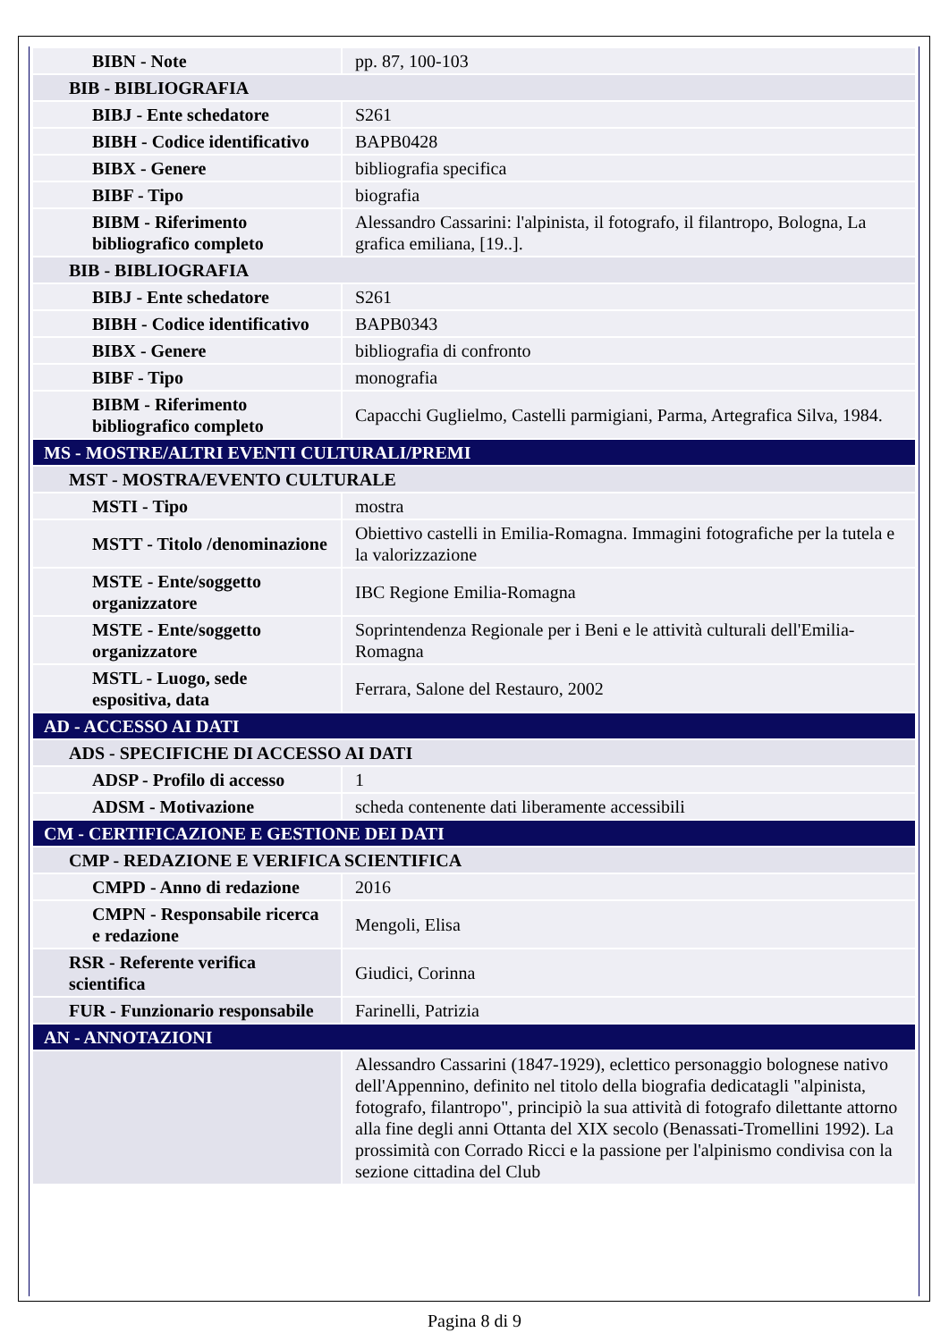| BIBN - Note | pp. 87, 100-103 |
| BIB - BIBLIOGRAFIA | |
| BIBJ - Ente schedatore | S261 |
| BIBH - Codice identificativo | BAPB0428 |
| BIBX - Genere | bibliografia specifica |
| BIBF - Tipo | biografia |
| BIBM - Riferimento bibliografico completo | Alessandro Cassarini: l'alpinista, il fotografo, il filantropo, Bologna, La grafica emiliana, [19..]. |
| BIB - BIBLIOGRAFIA | |
| BIBJ - Ente schedatore | S261 |
| BIBH - Codice identificativo | BAPB0343 |
| BIBX - Genere | bibliografia di confronto |
| BIBF - Tipo | monografia |
| BIBM - Riferimento bibliografico completo | Capacchi Guglielmo, Castelli parmigiani, Parma, Artegrafica Silva, 1984. |
| MS - MOSTRE/ALTRI EVENTI CULTURALI/PREMI | |
| MST - MOSTRA/EVENTO CULTURALE | |
| MSTI - Tipo | mostra |
| MSTT - Titolo /denominazione | Obiettivo castelli in Emilia-Romagna. Immagini fotografiche per la tutela e la valorizzazione |
| MSTE - Ente/soggetto organizzatore | IBC Regione Emilia-Romagna |
| MSTE - Ente/soggetto organizzatore | Soprintendenza Regionale per i Beni e le attività culturali dell'Emilia-Romagna |
| MSTL - Luogo, sede espositiva, data | Ferrara, Salone del Restauro, 2002 |
| AD - ACCESSO AI DATI | |
| ADS - SPECIFICHE DI ACCESSO AI DATI | |
| ADSP - Profilo di accesso | 1 |
| ADSM - Motivazione | scheda contenente dati liberamente accessibili |
| CM - CERTIFICAZIONE E GESTIONE DEI DATI | |
| CMP - REDAZIONE E VERIFICA SCIENTIFICA | |
| CMPD - Anno di redazione | 2016 |
| CMPN - Responsabile ricerca e redazione | Mengoli, Elisa |
| RSR - Referente verifica scientifica | Giudici, Corinna |
| FUR - Funzionario responsabile | Farinelli, Patrizia |
| AN - ANNOTAZIONI | |
| | Alessandro Cassarini (1847-1929), eclettico personaggio bolognese nativo dell'Appennino, definito nel titolo della biografia dedicatagli "alpinista, fotografo, filantropo", principiò la sua attività di fotografo dilettante attorno alla fine degli anni Ottanta del XIX secolo (Benassati-Tromellini 1992). La prossimità con Corrado Ricci e la passione per l'alpinismo condivisa con la sezione cittadina del Club |
Pagina 8 di 9